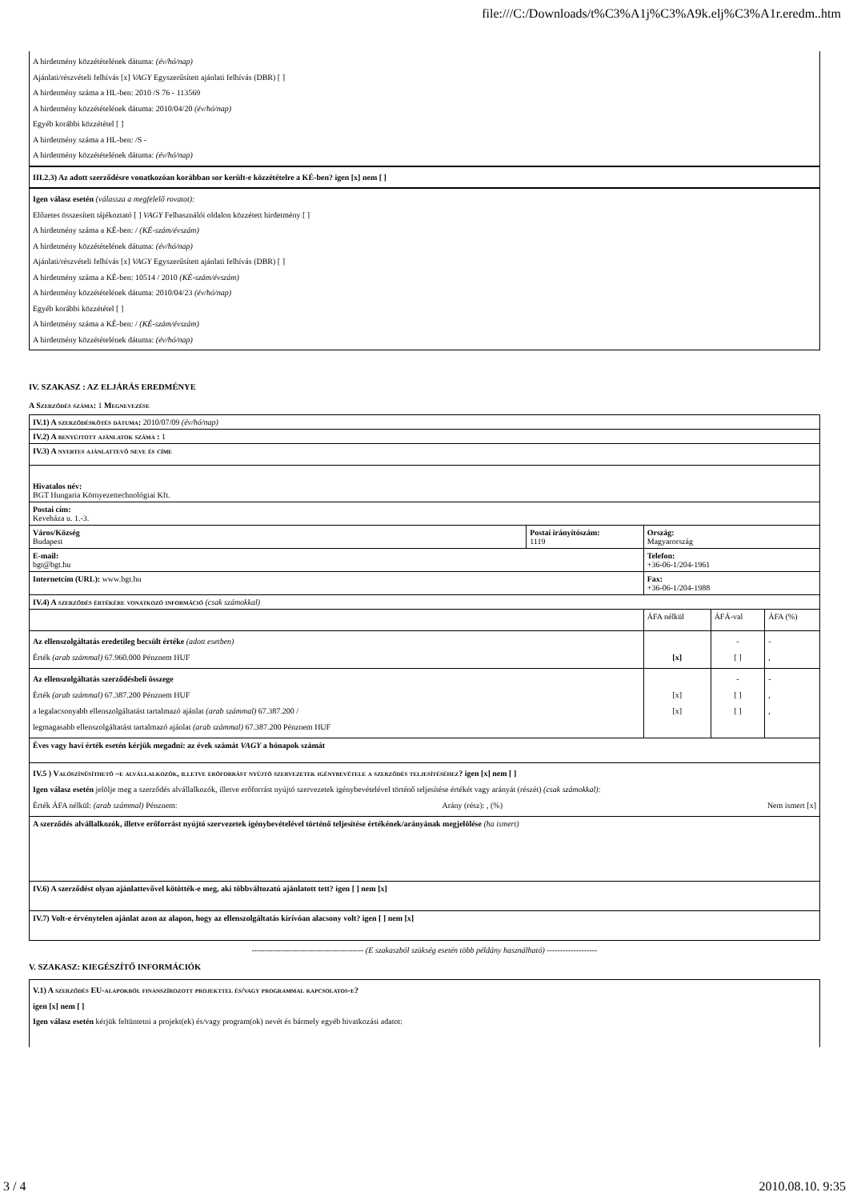file:///C:/Downloads/t%C3%A1j%C3%A9k.elj%C3%A1r.eredm..htm
A hirdetmény közzétételének dátuma: (év/hó/nap)
Ajánlati/részvételi felhívás [x] VAGY Egyszerűsített ajánlati felhívás (DBR) [ ]
A hirdetmény száma a HL-ben: 2010 /S 76 - 113569
A hirdetmény közzétételének dátuma: 2010/04/20 (év/hó/nap)
Egyéb korábbi közzététel [ ]
A hirdetmény száma a HL-ben: /S -
A hirdetmény közzétételének dátuma: (év/hó/nap)
III.2.3) Az adott szerződésre vonatkozóan korábban sor került-e közzétételre a KÉ-ben? igen [x] nem [ ]
Igen válasz esetén (válassza a megfelelő rovatot):
Előzetes összesített tájékoztató [ ] VAGY Felhasználói oldalon közzétett hirdetmény [ ]
A hirdetmény száma a KÉ-ben: / (KÉ-szám/évszám)
A hirdetmény közzétételének dátuma: (év/hó/nap)
Ajánlati/részvételi felhívás [x] VAGY Egyszerűsített ajánlati felhívás (DBR) [ ]
A hirdetmény száma a KÉ-ben: 10514 / 2010 (KÉ-szám/évszám)
A hirdetmény közzétételének dátuma: 2010/04/23 (év/hó/nap)
Egyéb korábbi közzététel [ ]
A hirdetmény száma a KÉ-ben: / (KÉ-szám/évszám)
A hirdetmény közzétételének dátuma: (év/hó/nap)
IV. SZAKASZ : AZ ELJÁRÁS EREDMÉNYE
A Szerződés száma: 1 Megnevezése
| IV.1) A szerződéskötés dátuma: 2010/07/09 (év/hó/nap) | | | | |
| IV.2) A benyújtott ajánlatok száma : 1 | | | | |
| IV.3) A nyertes ajánlattevő neve és címe | | | | |
| Hivatalos név: BGT Hungaria Környezettechnológiai Kft. | | | | |
| Postai cím: Keveháza u. 1.-3. | | | | |
| Város/Község Budapest | Postai irányítószám: 1119 | Ország: Magyarország | | |
| E-mail: bgt@bgt.hu | | Telefon: +36-06-1/204-1961 | | |
| Internetcím (URL): www.bgt.hu | | Fax: +36-06-1/204-1988 | | |
| IV.4) A szerződés értékére vonatkozó információ (csak számokkal) | | | | |
| | | ÁFA nélkül | ÁFÁ-val | ÁFA (%) |
| Az ellenszolgáltatás eredetileg becsült értéke (adott esetben) Érték (arab számmal) 67.960.000 Pénznem HUF | | [x] | - [ ] | - , |
| Az ellenszolgáltatás szerződésbeli összege Érték (arab számmal) 67.387.200 Pénznem HUF a legalacsonyabb ellenszolgáltatást tartalmazó ajánlat (arab számmal) 67.387.200 / legmagasabb ellenszolgáltatást tartalmazó ajánlat (arab számmal) 67.387.200 Pénznem HUF | | [x] [x] | - [ ] [ ] | - , , |
| Éves vagy havi érték esetén kérjük megadni: az évek számát VAGY a hónapok számát | | | | |
| IV.5 ) Valószínűsíthető –e alvállalkozók, illetve erőforrást nyújtó szervezetek igénybevétele a szerződés teljesítéséhez? igen [x] nem [ ] Igen válasz esetén jelölje meg a szerződés alvállalkozók, illetve erőforrást nyújtó szervezetek igénybevételével történő teljesítése értékét vagy arányát (részét) (csak számokkal) : Érték ÁFA nélkül: (arab számmal) Pénznem: Arány (rész): , (%) Nem ismert [x] | | | | |
| A szerződés alvállalkozók, illetve erőforrást nyújtó szervezetek igénybevételével történő teljesítése értékének/arányának megjelölése (ha ismert) | | | | |
| IV.6) A szerződést olyan ajánlattevővel kötötték-e meg, aki többváltozatú ajánlatott tett? igen [ ] nem [x] | | | | |
| IV.7) Volt-e érvénytelen ajánlat azon az alapon, hogy az ellenszolgáltatás kirívóan alacsony volt? igen [ ] nem [x] | | | | |
------------------------------------------ (E szakaszból szükség esetén több példány használható) -------------------
V. SZAKASZ: KIEGÉSZÍTŐ INFORMÁCIÓK
V.1) A szerződés EU-alapokból finanszírozott projekttel és/vagy programmal kapcsolatos-e?
igen [x] nem [ ]
Igen válasz esetén kérjük feltüntetni a projekt(ek) és/vagy program(ok) nevét és bármely egyéb hivatkozási adatot:
3 / 4 2010.08.10. 9:35